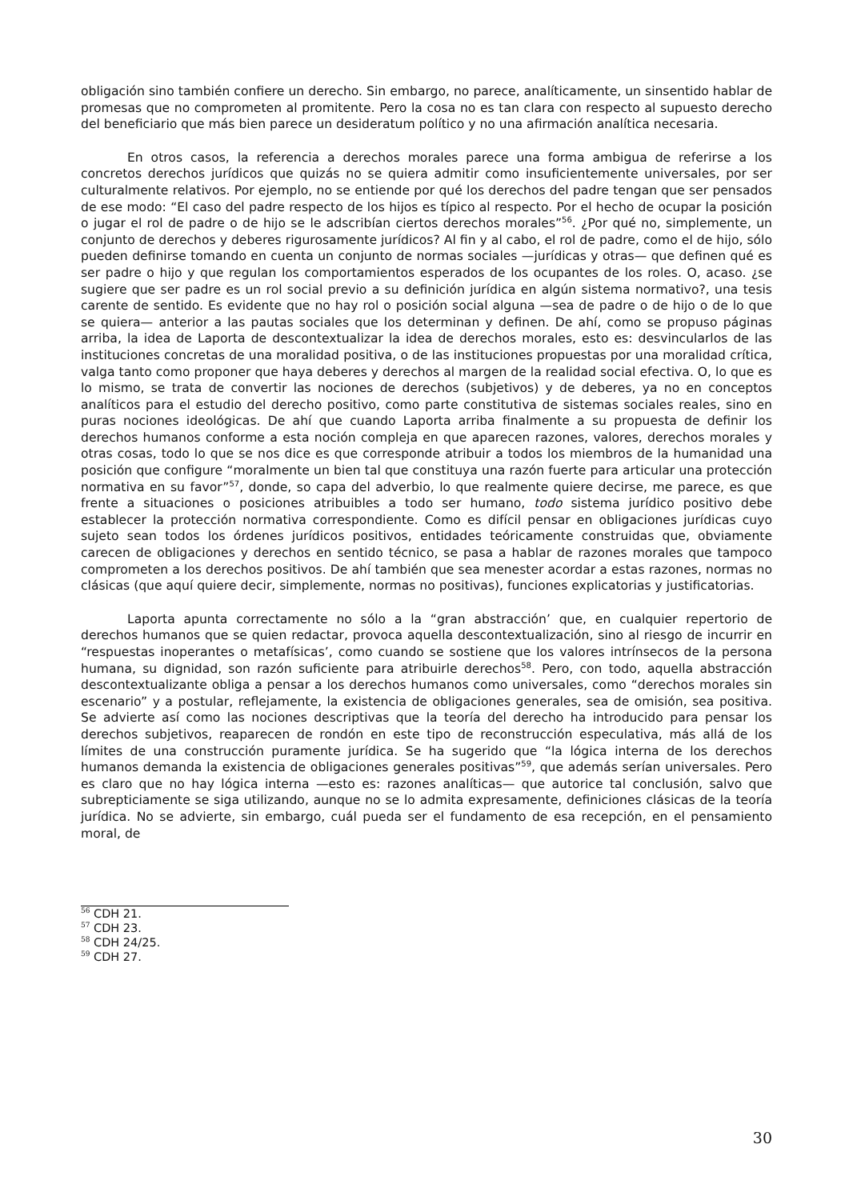obligación sino también confiere un derecho. Sin embargo, no parece, analíticamente, un sinsentido hablar de promesas que no comprometen al promitente. Pero la cosa no es tan clara con respecto al supuesto derecho del beneficiario que más bien parece un desideratum político y no una afirmación analítica necesaria.
En otros casos, la referencia a derechos morales parece una forma ambigua de referirse a los concretos derechos jurídicos que quizás no se quiera admitir como insuficientemente universales, por ser culturalmente relativos. Por ejemplo, no se entiende por qué los derechos del padre tengan que ser pensados de ese modo: “El caso del padre respecto de los hijos es típico al respecto. Por el hecho de ocupar la posición o jugar el rol de padre o de hijo se le adscribían ciertos derechos morales”<sup>56</sup>. ¿Por qué no, simplemente, un conjunto de derechos y deberes rigurosamente jurídicos? Al fin y al cabo, el rol de padre, como el de hijo, sólo pueden definirse tomando en cuenta un conjunto de normas sociales —jurídicas y otras— que definen qué es ser padre o hijo y que regulan los comportamientos esperados de los ocupantes de los roles. O, acaso. ¿se sugiere que ser padre es un rol social previo a su definición jurídica en algún sistema normativo?, una tesis carente de sentido. Es evidente que no hay rol o posición social alguna —sea de padre o de hijo o de lo que se quiera— anterior a las pautas sociales que los determinan y definen. De ahí, como se propuso páginas arriba, la idea de Laporta de descontextualizar la idea de derechos morales, esto es: desvincularlos de las instituciones concretas de una moralidad positiva, o de las instituciones propuestas por una moralidad crítica, valga tanto como proponer que haya deberes y derechos al margen de la realidad social efectiva. O, lo que es lo mismo, se trata de convertir las nociones de derechos (subjetivos) y de deberes, ya no en conceptos analíticos para el estudio del derecho positivo, como parte constitutiva de sistemas sociales reales, sino en puras nociones ideológicas. De ahí que cuando Laporta arriba finalmente a su propuesta de definir los derechos humanos conforme a esta noción compleja en que aparecen razones, valores, derechos morales y otras cosas, todo lo que se nos dice es que corresponde atribuir a todos los miembros de la humanidad una posición que configure “moralmente un bien tal que constituya una razón fuerte para articular una protección normativa en su favor”<sup>57</sup>, donde, so capa del adverbio, lo que realmente quiere decirse, me parece, es que frente a situaciones o posiciones atribuibles a todo ser humano, todo sistema jurídico positivo debe establecer la protección normativa correspondiente. Como es difícil pensar en obligaciones jurídicas cuyo sujeto sean todos los órdenes jurídicos positivos, entidades teóricamente construidas que, obviamente carecen de obligaciones y derechos en sentido técnico, se pasa a hablar de razones morales que tampoco comprometen a los derechos positivos. De ahí también que sea menester acordar a estas razones, normas no clásicas (que aquí quiere decir, simplemente, normas no positivas), funciones explicatorias y justificatorias.
Laporta apunta correctamente no sólo a la “gran abstracción’ que, en cualquier repertorio de derechos humanos que se quien redactar, provoca aquella descontextualización, sino al riesgo de incurrir en “respuestas inoperantes o metafísicas’, como cuando se sostiene que los valores intrínsecos de la persona humana, su dignidad, son razón suficiente para atribuirle derechos<sup>58</sup>. Pero, con todo, aquella abstracción descontextualizante obliga a pensar a los derechos humanos como universales, como “derechos morales sin escenario” y a postular, reflejamente, la existencia de obligaciones generales, sea de omisión, sea positiva. Se advierte así como las nociones descriptivas que la teoría del derecho ha introducido para pensar los derechos subjetivos, reaparecen de rondón en este tipo de reconstrucción especulativa, más allá de los límites de una construcción puramente jurídica. Se ha sugerido que “la lógica interna de los derechos humanos demanda la existencia de obligaciones generales positivas”<sup>59</sup>, que además serían universales. Pero es claro que no hay lógica interna —esto es: razones analíticas— que autorice tal conclusión, salvo que subrepticiamente se siga utilizando, aunque no se lo admita expresamente, definiciones clásicas de la teoría jurídica. No se advierte, sin embargo, cuál pueda ser el fundamento de esa recepción, en el pensamiento moral, de
<sup>56</sup> CDH 21.
<sup>57</sup> CDH 23.
<sup>58</sup> CDH 24/25.
<sup>59</sup> CDH 27.
30